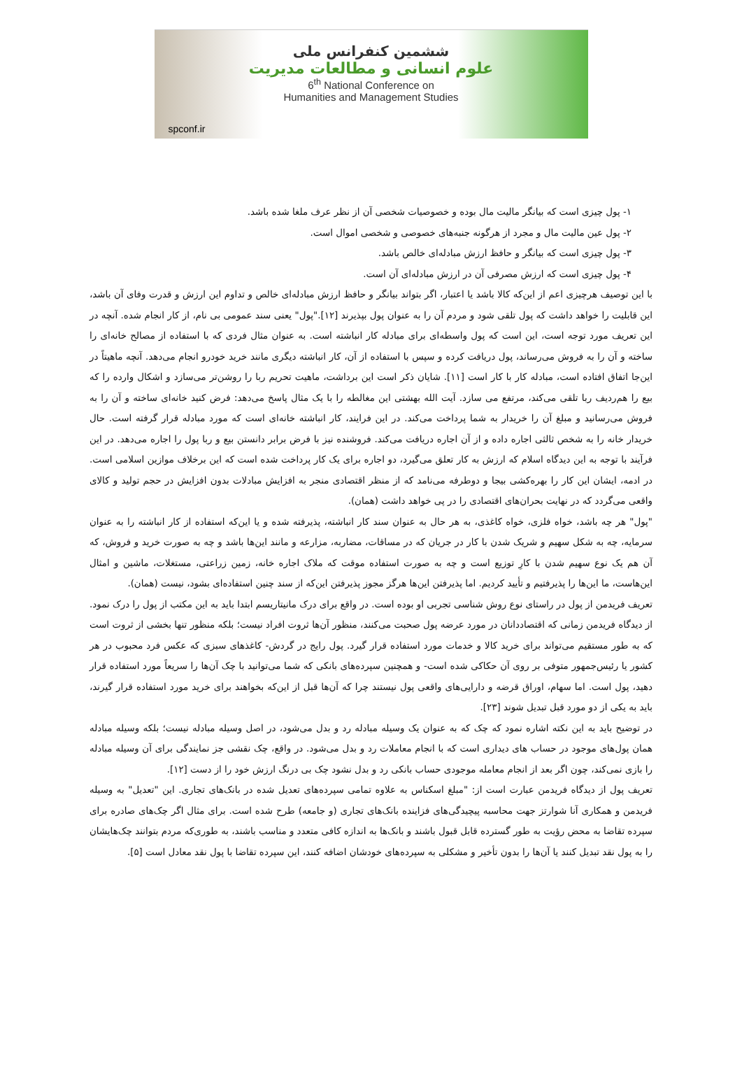ششمین کنفرانس ملی
علوم انسانی و مطالعات مدیریت
6<sup>th</sup> National Conference on
Humanities and Management Studies
spconf.ir
۱- پول چیزی است که بیانگر مالیت مال بوده و خصوصیات شخصی آن از نظر عرف ملغا شده باشد.
۲- پول عین مالیت مال و مجرد از هرگونه جنبه‌های خصوصی و شخصی اموال است.
۳- پول چیزی است که بیانگر و حافظ ارزش مبادله‌ای خالص باشد.
۴- پول چیزی است که ارزش مصرفی آن در ارزش مبادله‌ای آن است.
با این توصیف هرچیزی اعم از این‌که کالا باشد یا اعتبار، اگر بتواند بیانگر و حافظ ارزش مبادله‌ای خالص و تداوم این ارزش و قدرت وفای آن باشد، این قابلیت را خواهد داشت که پول تلقی شود و مردم آن را به عنوان پول بپذیرند [۱۲]."پول" یعنی سند عمومی بی نام، از کار انجام شده. آنچه در این تعریف مورد توجه است، این است که پول واسطه‌ای برای مبادله کار انباشته است. به عنوان مثال فردی که با استفاده از مصالح خانه‌ای را ساخته و آن را به فروش می‌رساند، پول دریافت کرده و سپس با استفاده از آن، کار انباشته دیگری مانند خرید خودرو انجام می‌دهد. آنچه ماهیتاً در این‌جا اتفاق افتاده است، مبادله کار با کار است [۱۱]. شایان ذکر است این برداشت، ماهیت تحریم ربا را روشن‌تر می‌سازد و اشکال وارده را که بیع را هم‌ردیف ربا تلقی می‌کند، مرتفع می سازد. آیت الله بهشتی این مغالطه را با یک مثال پاسخ می‌دهد: فرض کنید خانه‌ای ساخته و آن را به فروش می‌رسانید و مبلغ آن را خریدار به شما پرداخت می‌کند. در این فرایند، کار انباشته خانه‌ای است که مورد مبادله قرار گرفته است. حال خریدار خانه را به شخص ثالثی اجاره داده و از آن اجاره دریافت می‌کند. فروشنده نیز با فرض برابر دانستن بیع و ربا پول را اجاره می‌دهد. در این فرآیند با توجه به این دیدگاه اسلام که ارزش به کار تعلق می‌گیرد، دو اجاره برای یک کار پرداخت شده است که این برخلاف موازین اسلامی است. در ادمه، ایشان این کار را بهره‌کشی بیجا و دوطرفه می‌نامد که از منظر اقتصادی منجر به افزایش مبادلات بدون افزایش در حجم تولید و کالای واقعی می‌گردد که در نهایت بحران‌های اقتصادی را در پی خواهد داشت (همان).
"پول" هر چه باشد، خواه فلزی، خواه کاغذی، به هر حال به عنوان سند کار انباشته، پذیرفته شده و یا این‌که استفاده از کار انباشته را به عنوان سرمایه، چه به شکل سهیم و شریک شدن با کار در جریان که در مساقات، مضاربه، مزارعه و مانند این‌ها باشد و چه به صورت خرید و فروش، که آن هم یک نوع سهیم شدن با کارِ توزیع است و چه به صورت استفاده موقت که ملاک اجاره خانه، زمین زراعتی، مستغلات، ماشین و امثال این‌هاست، ما این‌ها را پذیرفتیم و تأیید کردیم. اما پذیرفتن این‌ها هرگز مجوز پذیرفتن این‌که از سند چنین استفاده‌ای بشود، نیست (همان).
تعریف فریدمن از پول در راستای نوع روش شناسی تجربی او بوده است. در واقع برای درک مانیتاریسم ابتدا باید به این مکتب از پول را درک نمود. از دیدگاه فریدمن زمانی که اقتصاددانان در مورد عرضه پول صحبت می‌کنند، منظور آن‌ها ثروت افراد نیست؛ بلکه منظور تنها بخشی از ثروت است که به طور مستقیم می‌تواند برای خرید کالا و خدمات مورد استفاده قرار گیرد. پول رایج در گردش- کاغذهای سبزی که عکس فرد محبوب در هر کشور یا رئیس‌جمهور متوفی بر روی آن حکاکی شده است- و همچنین سپرده‌های بانکی که شما می‌توانید با چک آن‌ها را سریعاً مورد استفاده قرار دهید، پول است. اما سهام، اوراق قرضه و دارایی‌های واقعی پول نیستند چرا که آن‌ها قبل از این‌که بخواهند برای خرید مورد استفاده قرار گیرند، باید به یکی از دو مورد قبل تبدیل شوند [۲۳].
در توضیح باید به این نکته اشاره نمود که چک که به عنوان یک وسیله مبادله رد و بدل می‌شود، در اصل وسیله مبادله نیست؛ بلکه وسیله مبادله همان پول‌های موجود در حساب های دیداری است که با انجام معاملات رد و بدل می‌شود. در واقع، چک نقشی جز نمایندگی برای آن وسیله مبادله را بازی نمی‌کند، چون اگر بعد از انجام معامله موجودی حساب بانکی رد و بدل نشود چک بی درنگ ارزش خود را از دست [۱۲].
تعریف پول از دیدگاه فریدمن عبارت است از: "مبلغ اسکناس به علاوه تمامی سپرده‌های تعدیل شده در بانک‌های تجاری. این "تعدیل" به وسیله فریدمن و همکاری آنا شوارتز جهت محاسبه پیچیدگی‌های فزاینده بانک‌های تجاری (و جامعه) طرح شده است. برای مثال اگر چک‌های صادره برای سپرده تقاضا به محض رؤیت به طور گسترده قابل قبول باشند و بانک‌ها به اندازه کافی متعدد و مناسب باشند، به طوری‌که مردم بتوانند چک‌هایشان را به پول نقد تبدیل کنند یا آن‌ها را بدون تأخیر و مشکلی به سپرده‌های خودشان اضافه کنند، این سپرده تقاضا با پول نقد معادل است [۵].